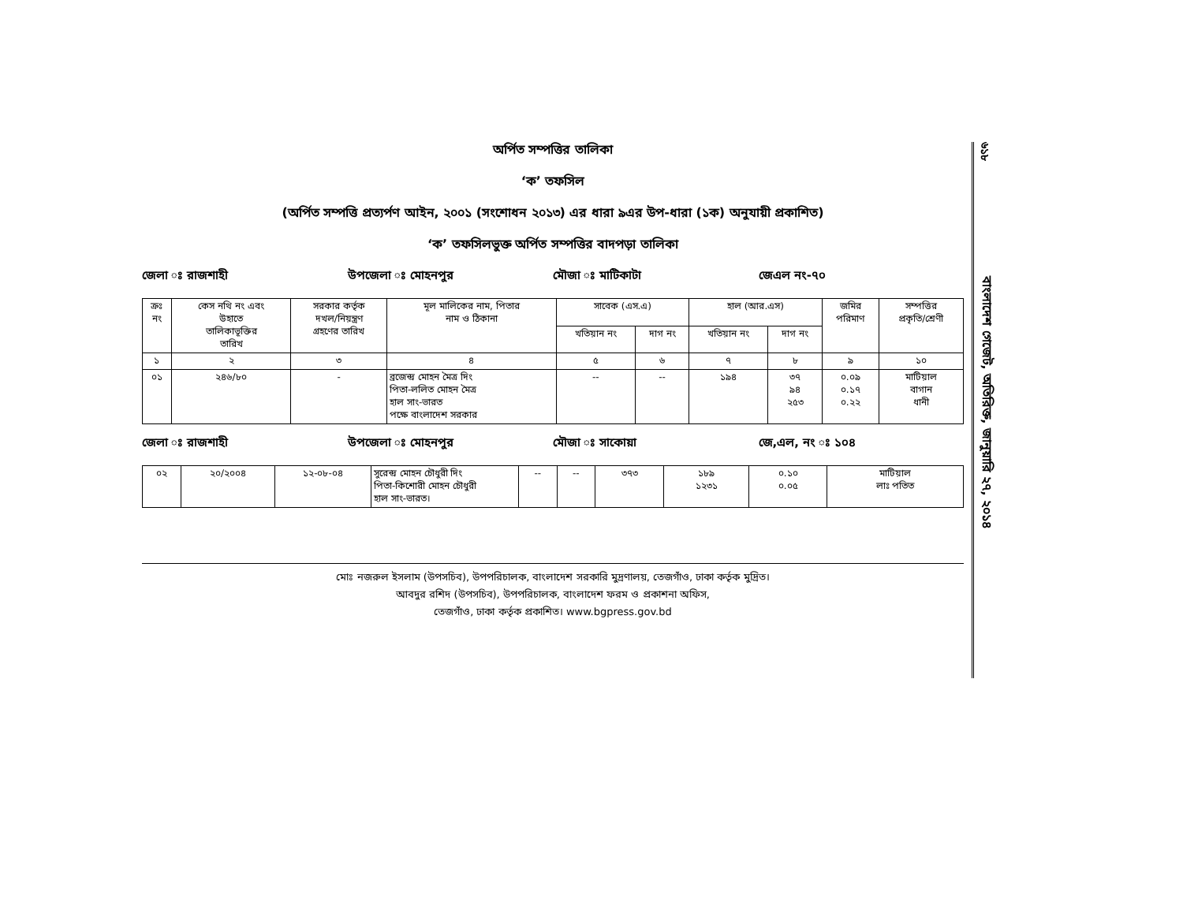অর্পিত সম্পত্তির তালিকা
‘ক’ তফসিল
(অর্পিত সম্পত্তি প্রত্যর্পণ আইন, ২০০১ (সংশোধন ২০১৩) এর ধারা ৯এর উপ-ধারা (১ক) অনুযায়ী প্রকাশিত)
‘ক’ তফসিলভুক্ত অর্পিত সম্পত্তির বাদপড়া তালিকা
জেলা ঃ রাজশাহী উপজেলা ঃ মোহনপুর মৌজা ঃ মাটিকাটা জেএল নং-৭০
| ক্রঃ নং | কেস নথি নং এবং উহাতে তালিকাভূক্তির তারিখ | সরকার কর্তৃক দখল/নিয়ন্ত্রণ গ্রহণের তারিখ | মূল মালিকের নাম, পিতার নাম ও ঠিকানা | সাবেক (এস.এ) | | হাল (আর.এস) | | জমির পরিমাণ | সম্পত্তির প্রকৃতি/শ্রেণী |
| --- | --- | --- | --- | --- | --- | --- | --- | --- | --- |
| | | | | খতিয়ান নং | দাগ নং | খতিয়ান নং | দাগ নং | | |
| ১ | ২ | ৩ | ৪ | ৫ | ৬ | ৭ | ৮ | ৯ | ১০ |
| ০১ | ২৪৬/৮০ | - | ব্রজেন্দ্র মোহন মৈত্র দিং পিতা-ললিত মোহন মৈত্র হাল সাং-ভারত পক্ষে বাংলাদেশ সরকার | -- | -- | ১৯৪ | ৩৭ ৯৪ ২৫৩ | ০.০৯ ০.১৭ ০.২২ | মাটিয়াল বাগান ধানী |
জেলা ঃ রাজশাহী উপজেলা ঃ মোহনপুর মৌজা ঃ সাকোয়া জে,এল, নং ঃ ১০৪
| ০২ | ২০/২০০৪ | ১২-০৮-০৪ | সুরেন্দ্র মোহন চৌধুরী দিং পিতা-কিশোরী মোহন চৌধুরী হাল সাং-ভারত। | -- | -- | ৩৭৩ | ১৮৯ ১২৩১ | ০.১০ ০.০৫ | মাটিয়াল লাঃ পতিত |
মোঃ নজরুল ইসলাম (উপসচিব), উপপরিচালক, বাংলাদেশ সরকারি মুদ্রণালয়, তেজগাঁও, ঢাকা কর্তৃক মুদ্রিত।
আবদুর রশিদ (উপসচিব), উপপরিচালক, বাংলাদেশ ফরম ও প্রকাশনা অফিস,
তেজগাঁও, ঢাকা কর্তৃক প্রকাশিত। www.bgpress.gov.bd
৬১৮
বাংলাদেশ গেজেট, অতিরিক্ত, জানুয়ারি ২৭, ২০১৪